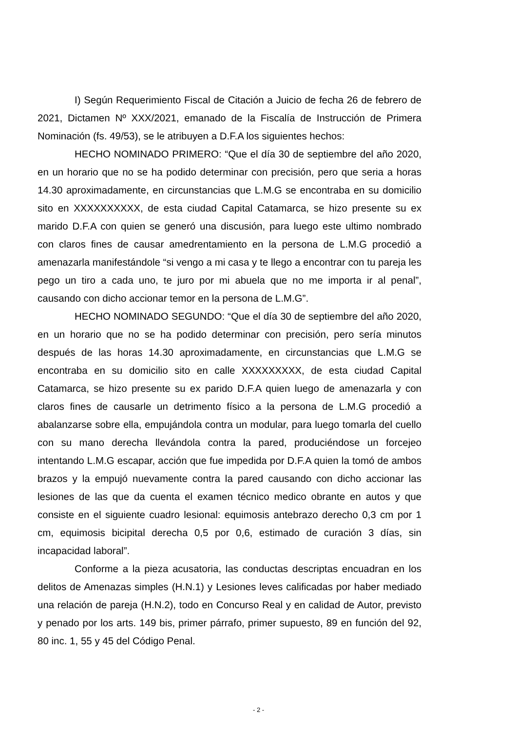I) Según Requerimiento Fiscal de Citación a Juicio de fecha 26 de febrero de 2021, Dictamen Nº XXX/2021, emanado de la Fiscalía de Instrucción de Primera Nominación (fs. 49/53), se le atribuyen a D.F.A los siguientes hechos:
HECHO NOMINADO PRIMERO: “Que el día 30 de septiembre del año 2020, en un horario que no se ha podido determinar con precisión, pero que seria a horas 14.30 aproximadamente, en circunstancias que L.M.G se encontraba en su domicilio sito en XXXXXXXXXX, de esta ciudad Capital Catamarca, se hizo presente su ex marido D.F.A con quien se generó una discusión, para luego este ultimo nombrado con claros fines de causar amedrentamiento en la persona de L.M.G procedió a amenazarla manifestándole “si vengo a mi casa y te llego a encontrar con tu pareja les pego un tiro a cada uno, te juro por mi abuela que no me importa ir al penal”, causando con dicho accionar temor en la persona de L.M.G”.
HECHO NOMINADO SEGUNDO: “Que el día 30 de septiembre del año 2020, en un horario que no se ha podido determinar con precisión, pero sería minutos después de las horas 14.30 aproximadamente, en circunstancias que L.M.G se encontraba en su domicilio sito en calle XXXXXXXXX, de esta ciudad Capital Catamarca, se hizo presente su ex parido D.F.A quien luego de amenazarla y con claros fines de causarle un detrimento físico a la persona de L.M.G procedió a abalanzarse sobre ella, empujándola contra un modular, para luego tomarla del cuello con su mano derecha llevándola contra la pared, produciéndose un forcejeo intentando L.M.G escapar, acción que fue impedida por D.F.A quien la tomó de ambos brazos y la empujó nuevamente contra la pared causando con dicho accionar las lesiones de las que da cuenta el examen técnico medico obrante en autos y que consiste en el siguiente cuadro lesional: equimosis antebrazo derecho 0,3 cm por 1 cm, equimosis bicipital derecha 0,5 por 0,6, estimado de curación 3 días, sin incapacidad laboral”.
Conforme a la pieza acusatoria, las conductas descriptas encuadran en los delitos de Amenazas simples (H.N.1) y Lesiones leves calificadas por haber mediado una relación de pareja (H.N.2), todo en Concurso Real y en calidad de Autor, previsto y penado por los arts. 149 bis, primer párrafo, primer supuesto, 89 en función del 92, 80 inc. 1, 55 y 45 del Código Penal.
- 2 -